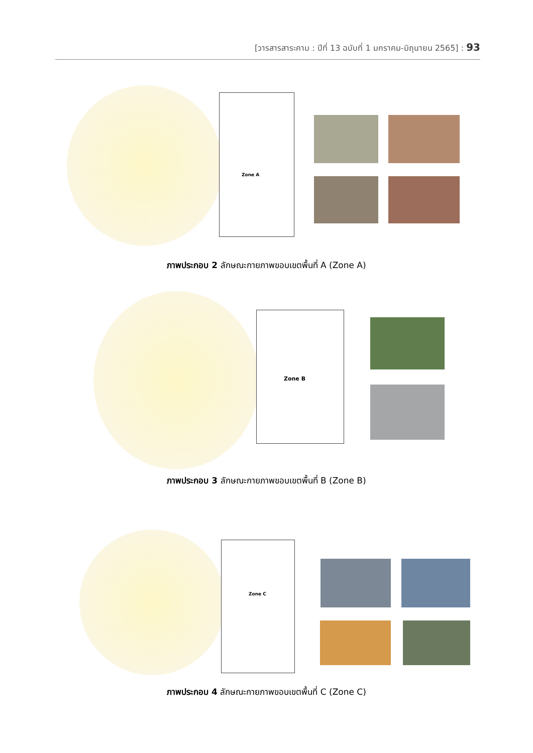[วารสารสาระคาม : ปีที่ 13 ฉบับที่ 1 มกราคม-มิถุนายน 2565] : 93
Zone A
ภาพประกอบ 2 ลักษณะกายภาพขอบเขตพื้นที่ A (Zone A)
Zone B
ภาพประกอบ 3 ลักษณะกายภาพขอบเขตพื้นที่ B (Zone B)
Zone C
ภาพประกอบ 4 ลักษณะกายภาพขอบเขตพื้นที่ C (Zone C)